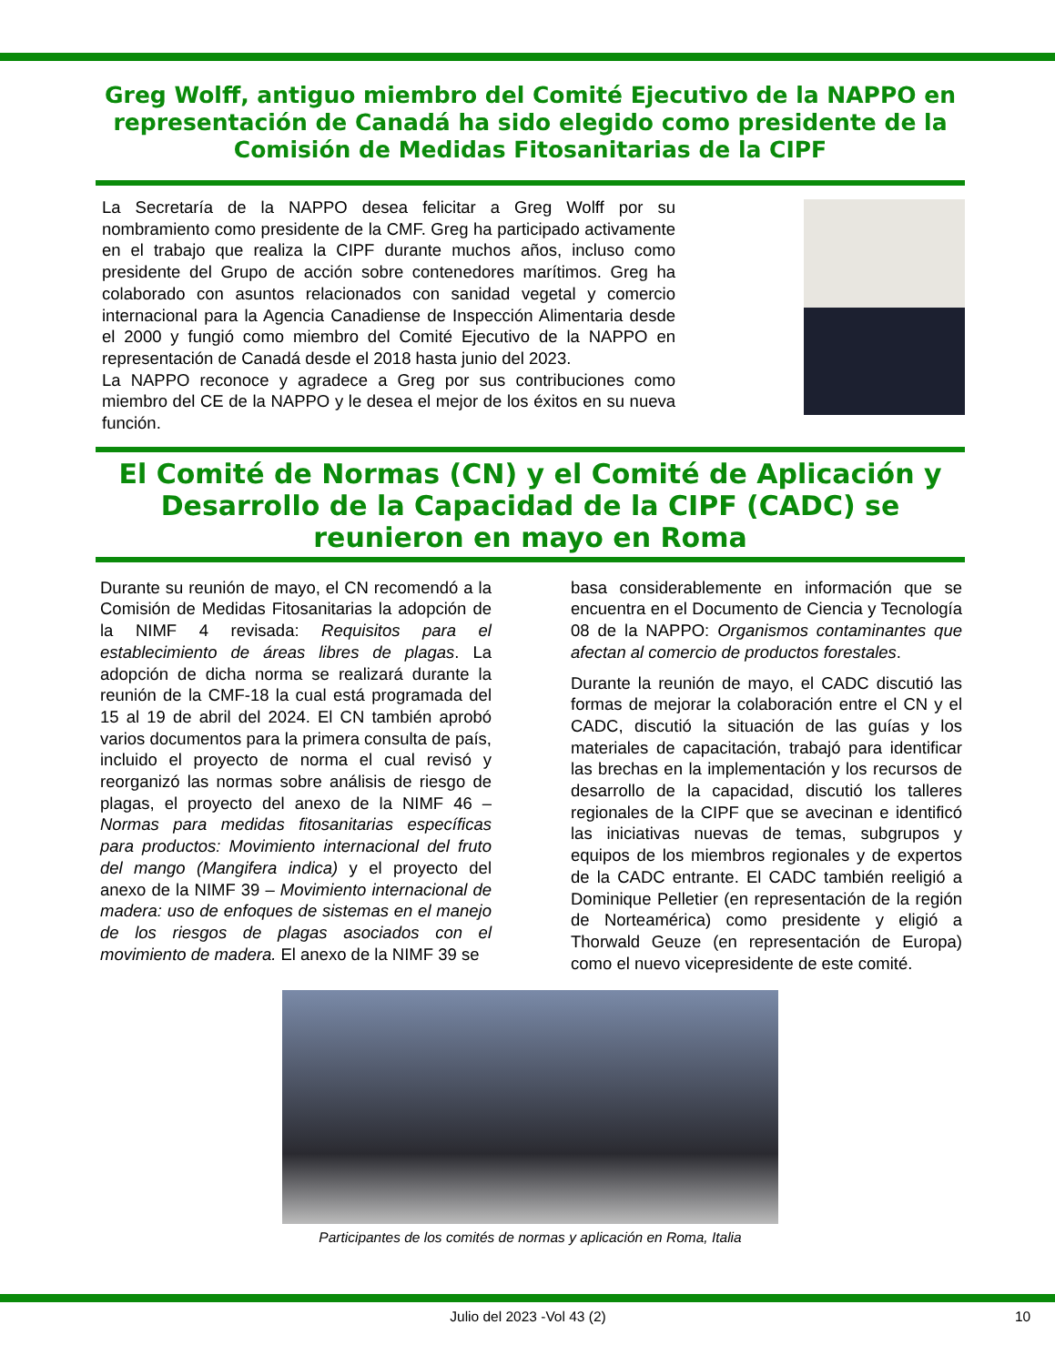Greg Wolff, antiguo miembro del Comité Ejecutivo de la NAPPO en representación de Canadá ha sido elegido como presidente de la Comisión de Medidas Fitosanitarias de la CIPF
La Secretaría de la NAPPO desea felicitar a Greg Wolff por su nombramiento como presidente de la CMF. Greg ha participado activamente en el trabajo que realiza la CIPF durante muchos años, incluso como presidente del Grupo de acción sobre contenedores marítimos. Greg ha colaborado con asuntos relacionados con sanidad vegetal y comercio internacional para la Agencia Canadiense de Inspección Alimentaria desde el 2000 y fungió como miembro del Comité Ejecutivo de la NAPPO en representación de Canadá desde el 2018 hasta junio del 2023.
La NAPPO reconoce y agradece a Greg por sus contribuciones como miembro del CE de la NAPPO y le desea el mejor de los éxitos en su nueva función.
El Comité de Normas (CN) y el Comité de Aplicación y Desarrollo de la Capacidad de la CIPF (CADC) se reunieron en mayo en Roma
Durante su reunión de mayo, el CN recomendó a la Comisión de Medidas Fitosanitarias la adopción de la NIMF 4 revisada: Requisitos para el establecimiento de áreas libres de plagas. La adopción de dicha norma se realizará durante la reunión de la CMF-18 la cual está programada del 15 al 19 de abril del 2024. El CN también aprobó varios documentos para la primera consulta de país, incluido el proyecto de norma el cual revisó y reorganizó las normas sobre análisis de riesgo de plagas, el proyecto del anexo de la NIMF 46 – Normas para medidas fitosanitarias específicas para productos: Movimiento internacional del fruto del mango (Mangifera indica) y el proyecto del anexo de la NIMF 39 – Movimiento internacional de madera: uso de enfoques de sistemas en el manejo de los riesgos de plagas asociados con el movimiento de madera. El anexo de la NIMF 39 se
basa considerablemente en información que se encuentra en el Documento de Ciencia y Tecnología 08 de la NAPPO: Organismos contaminantes que afectan al comercio de productos forestales.
Durante la reunión de mayo, el CADC discutió las formas de mejorar la colaboración entre el CN y el CADC, discutió la situación de las guías y los materiales de capacitación, trabajó para identificar las brechas en la implementación y los recursos de desarrollo de la capacidad, discutió los talleres regionales de la CIPF que se avecinan e identificó las iniciativas nuevas de temas, subgrupos y equipos de los miembros regionales y de expertos de la CADC entrante. El CADC también reeligió a Dominique Pelletier (en representación de la región de Norteamérica) como presidente y eligió a Thorwald Geuze (en representación de Europa) como el nuevo vicepresidente de este comité.
Participantes de los comités de normas y aplicación en Roma, Italia
Julio del 2023 -Vol 43 (2) 10